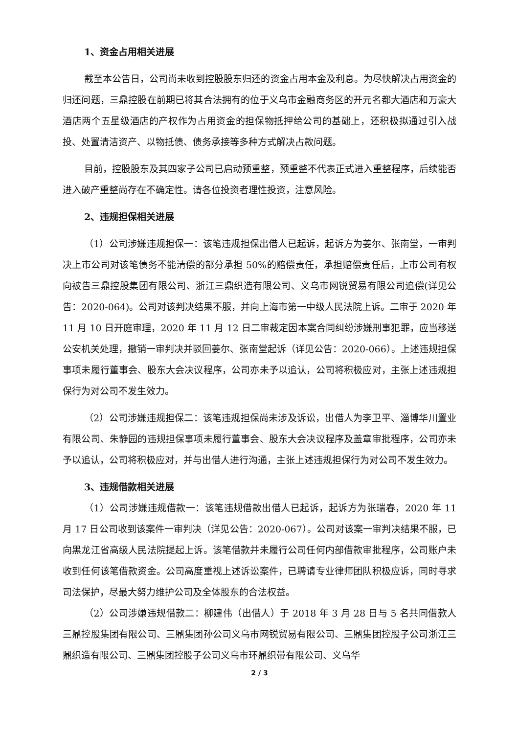1、资金占用相关进展
截至本公告日，公司尚未收到控股股东归还的资金占用本金及利息。为尽快解决占用资金的归还问题，三鼎控股在前期已将其合法拥有的位于义乌市金融商务区的开元名都大酒店和万豪大酒店两个五星级酒店的产权作为占用资金的担保物抵押给公司的基础上，还积极拟通过引入战投、处置清洁资产、以物抵债、债务承接等多种方式解决占款问题。
目前，控股股东及其四家子公司已启动预重整，预重整不代表正式进入重整程序，后续能否进入破产重整尚存在不确定性。请各位投资者理性投资，注意风险。
2、违规担保相关进展
（1）公司涉嫌违规担保一：该笔违规担保出借人已起诉，起诉方为姜尔、张南堂，一审判决上市公司对该笔债务不能清偿的部分承担 50%的赔偿责任，承担赔偿责任后，上市公司有权向被告三鼎控股集团有限公司、浙江三鼎织造有限公司、义乌市网锐贸易有限公司追偿(详见公告：2020-064)。公司对该判决结果不服，并向上海市第一中级人民法院上诉。二审于 2020 年 11 月 10 日开庭审理，2020 年 11 月 12 日二审裁定因本案合同纠纷涉嫌刑事犯罪，应当移送公安机关处理，撤销一审判决并驳回姜尔、张南堂起诉（详见公告：2020-066）。上述违规担保事项未履行董事会、股东大会决议程序，公司亦未予以追认，公司将积极应对，主张上述违规担保行为对公司不发生效力。
（2）公司涉嫌违规担保二：该笔违规担保尚未涉及诉讼，出借人为李卫平、淄博华川置业有限公司、朱静园的违规担保事项未履行董事会、股东大会决议程序及盖章审批程序，公司亦未予以追认，公司将积极应对，并与出借人进行沟通，主张上述违规担保行为对公司不发生效力。
3、违规借款相关进展
（1）公司涉嫌违规借款一：该笔违规借款出借人已起诉，起诉方为张瑞春，2020 年 11 月 17 日公司收到该案件一审判决（详见公告：2020-067）。公司对该案一审判决结果不服，已向黑龙江省高级人民法院提起上诉。该笔借款并未履行公司任何内部借款审批程序，公司账户未收到任何该笔借款资金。公司高度重视上述诉讼案件，已聘请专业律师团队积极应诉，同时寻求司法保护，尽最大努力维护公司及全体股东的合法权益。
（2）公司涉嫌违规借款二：柳建伟（出借人）于 2018 年 3 月 28 日与 5 名共同借款人三鼎控股集团有限公司、三鼎集团孙公司义乌市网锐贸易有限公司、三鼎集团控股子公司浙江三鼎织造有限公司、三鼎集团控股子公司义乌市环鼎织带有限公司、义乌华
2 / 3